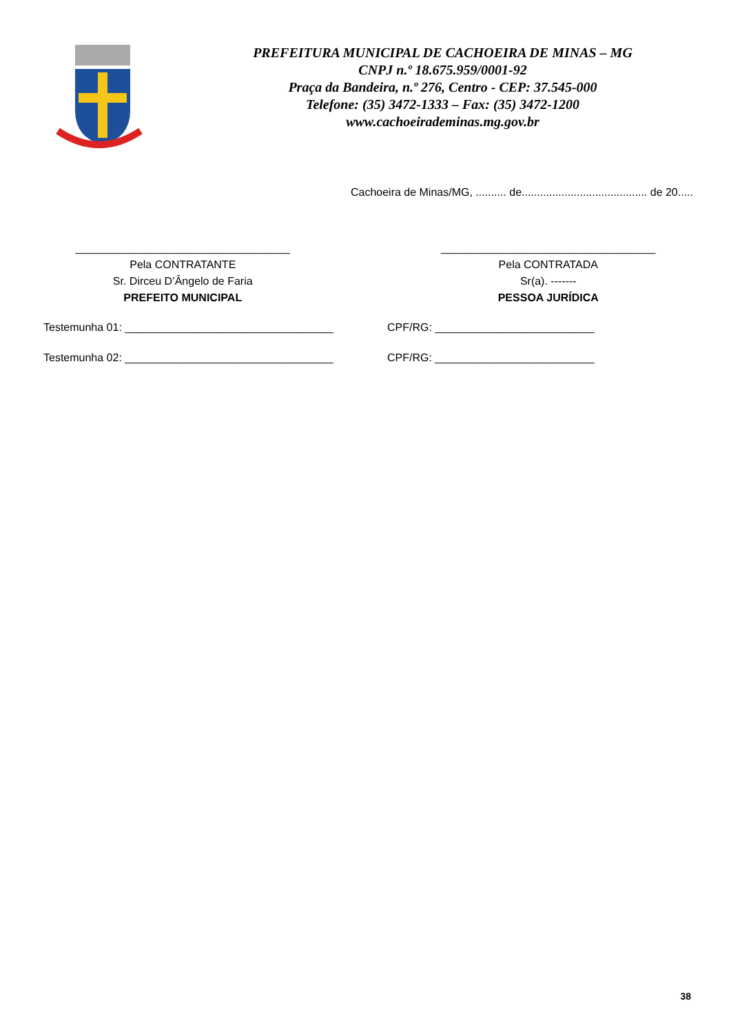PREFEITURA MUNICIPAL DE CACHOEIRA DE MINAS – MG
CNPJ n.º 18.675.959/0001-92
Praça da Bandeira, n.º 276, Centro - CEP: 37.545-000
Telefone: (35) 3472-1333 – Fax: (35) 3472-1200
www.cachoeirademinas.mg.gov.br
Cachoeira de Minas/MG, .......... de......................................... de 20.....
___________________________________
Pela CONTRATANTE
Sr. Dirceu D’Ângelo de Faria
PREFEITO MUNICIPAL
___________________________________
Pela CONTRATADA
Sr(a). -------
PESSOA JURÍDICA
Testemunha 01: __________________________________ CPF/RG: __________________________
Testemunha 02: __________________________________ CPF/RG: __________________________
38